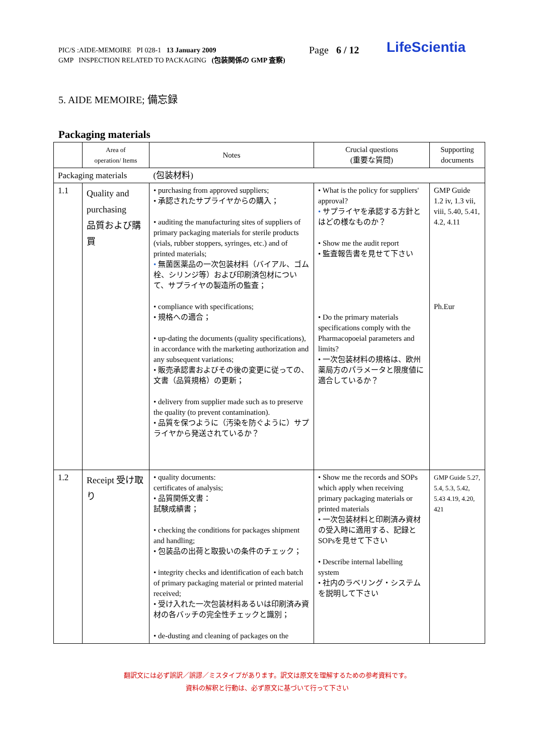PIC/S :AIDE-MEMOIRE PI 028-1 13 January 2009
GMP INSPECTION RELATED TO PACKAGING (包装関係の GMP 査察)
Page 6 / 12 LifeScientia
5. AIDE MEMOIRE; 備忘録
Packaging materials
| | Area of operation/ Items | Notes | Crucial questions (重要な質問) | Supporting documents |
| --- | --- | --- | --- | --- |
| Packaging materials | | (包装材料) | | |
| 1.1 | Quality and purchasing 品質および購買 | • purchasing from approved suppliers; • 承認されたサプライヤからの購入； • auditing the manufacturing sites of suppliers of primary packaging materials for sterile products (vials, rubber stoppers, syringes, etc.) and of printed materials; • 無菌医薬品の一次包装材料（バイアル、ゴム栓、シリンジ等）および印刷済包材について、サプライヤの製造所の監査； • compliance with specifications; • 規格への適合； • up-dating the documents (quality specifications), in accordance with the marketing authorization and any subsequent variations; • 販売承認書およびその後の変更に従っての、文書（品質規格）の更新； • delivery from supplier made such as to preserve the quality (to prevent contamination). • 品質を保つように（汚染を防ぐように）サプライヤから発送されているか？ | • What is the policy for suppliers' approval? • サプライヤを承認する方針とはどの様なものか？ • Show me the audit report • 監査報告書を見せて下さい • Do the primary materials specifications comply with the Pharmacopoeial parameters and limits? • 一次包装材料の規格は、欧州薬局方のパラメータと限度値に適合しているか？ | GMP Guide 1.2 iv, 1.3 vii, viii, 5.40, 5.41, 4.2, 4.11 Ph.Eur |
| 1.2 | Receipt 受け取り | • quality documents: certificates of analysis; • 品質関係文書： 試験成績書； • checking the conditions for packages shipment and handling; • 包装品の出荷と取扱いの条件のチェック； • integrity checks and identification of each batch of primary packaging material or printed material received; • 受け入れた一次包装材料あるいは印刷済み資材の各バッチの完全性チェックと識別； • de-dusting and cleaning of packages on the | • Show me the records and SOPs which apply when receiving primary packaging materials or printed materials • 一次包装材料と印刷済み資材の受入時に適用する、記録とSOPsを見せて下さい • Describe internal labelling system • 社内のラベリング・システムを説明して下さい | GMP Guide 5.27, 5.4, 5.3, 5.42, 5.43 4.19, 4.20, 421 |
翻訳文には必ず誤訳／誤謬／ミスタイプがあります。訳文は原文を理解するための参考資料です。
資料の解釈と行動は、必ず原文に基づいて行って下さい